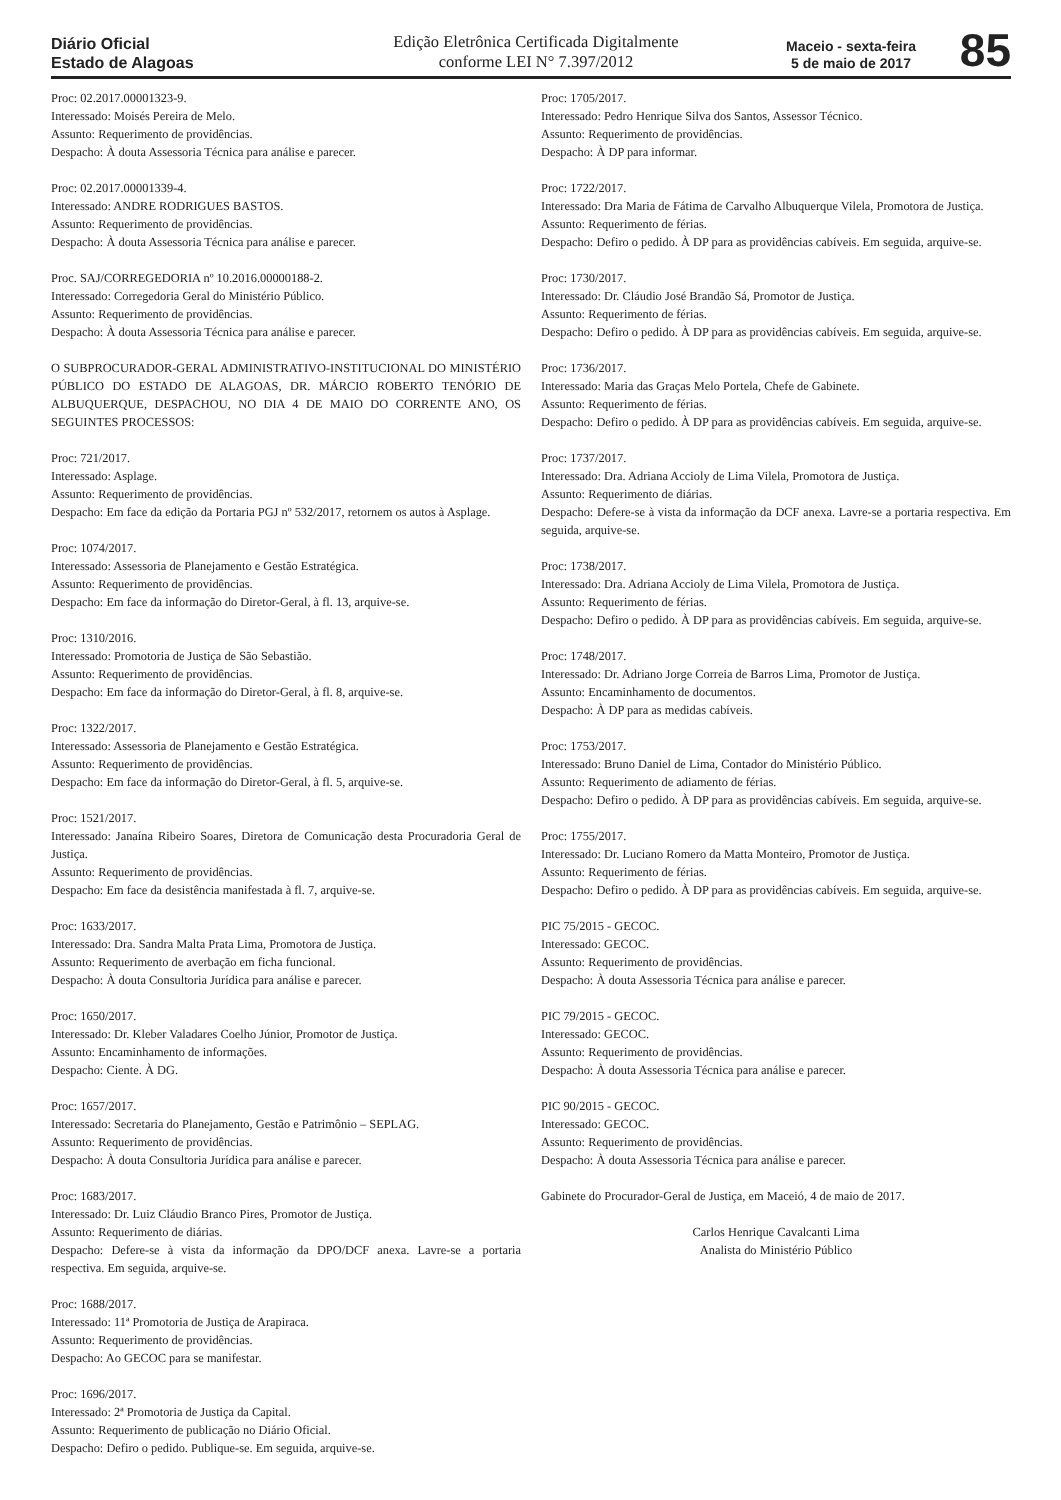Diário Oficial
Estado de Alagoas
Edição Eletrônica Certificada Digitalmente
conforme LEI N° 7.397/2012
Maceio - sexta-feira
5 de maio de 2017
85
Proc: 02.2017.00001323-9.
Interessado: Moisés Pereira de Melo.
Assunto: Requerimento de providências.
Despacho: À douta Assessoria Técnica para análise e parecer.
Proc: 02.2017.00001339-4.
Interessado: ANDRE RODRIGUES BASTOS.
Assunto: Requerimento de providências.
Despacho: À douta Assessoria Técnica para análise e parecer.
Proc. SAJ/CORREGEDORIA nº 10.2016.00000188-2.
Interessado: Corregedoria Geral do Ministério Público.
Assunto: Requerimento de providências.
Despacho: À douta Assessoria Técnica para análise e parecer.
O SUBPROCURADOR-GERAL ADMINISTRATIVO-INSTITUCIONAL DO MINISTÉRIO PÚBLICO DO ESTADO DE ALAGOAS, DR. MÁRCIO ROBERTO TENÓRIO DE ALBUQUERQUE, DESPACHOU, NO DIA 4 DE MAIO DO CORRENTE ANO, OS SEGUINTES PROCESSOS:
Proc: 721/2017.
Interessado: Asplage.
Assunto: Requerimento de providências.
Despacho: Em face da edição da Portaria PGJ nº 532/2017, retornem os autos à Asplage.
Proc: 1074/2017.
Interessado: Assessoria de Planejamento e Gestão Estratégica.
Assunto: Requerimento de providências.
Despacho: Em face da informação do Diretor-Geral, à fl. 13, arquive-se.
Proc: 1310/2016.
Interessado: Promotoria de Justiça de São Sebastião.
Assunto: Requerimento de providências.
Despacho: Em face da informação do Diretor-Geral, à fl. 8, arquive-se.
Proc: 1322/2017.
Interessado: Assessoria de Planejamento e Gestão Estratégica.
Assunto: Requerimento de providências.
Despacho: Em face da informação do Diretor-Geral, à fl. 5, arquive-se.
Proc: 1521/2017.
Interessado: Janaína Ribeiro Soares, Diretora de Comunicação desta Procuradoria Geral de Justiça.
Assunto: Requerimento de providências.
Despacho: Em face da desistência manifestada à fl. 7, arquive-se.
Proc: 1633/2017.
Interessado: Dra. Sandra Malta Prata Lima, Promotora de Justiça.
Assunto: Requerimento de averbação em ficha funcional.
Despacho: À douta Consultoria Jurídica para análise e parecer.
Proc: 1650/2017.
Interessado: Dr. Kleber Valadares Coelho Júnior, Promotor de Justiça.
Assunto: Encaminhamento de informações.
Despacho: Ciente. À DG.
Proc: 1657/2017.
Interessado: Secretaria do Planejamento, Gestão e Patrimônio – SEPLAG.
Assunto: Requerimento de providências.
Despacho: À douta Consultoria Jurídica para análise e parecer.
Proc: 1683/2017.
Interessado: Dr. Luiz Cláudio Branco Pires, Promotor de Justiça.
Assunto: Requerimento de diárias.
Despacho: Defere-se à vista da informação da DPO/DCF anexa. Lavre-se a portaria respectiva. Em seguida, arquive-se.
Proc: 1688/2017.
Interessado: 11ª Promotoria de Justiça de Arapiraca.
Assunto: Requerimento de providências.
Despacho: Ao GECOC para se manifestar.
Proc: 1696/2017.
Interessado: 2ª Promotoria de Justiça da Capital.
Assunto: Requerimento de publicação no Diário Oficial.
Despacho: Defiro o pedido. Publique-se. Em seguida, arquive-se.
Proc: 1705/2017.
Interessado: Pedro Henrique Silva dos Santos, Assessor Técnico.
Assunto: Requerimento de providências.
Despacho: À DP para informar.
Proc: 1722/2017.
Interessado: Dra Maria de Fátima de Carvalho Albuquerque Vilela, Promotora de Justiça.
Assunto: Requerimento de férias.
Despacho: Defiro o pedido. À DP para as providências cabíveis. Em seguida, arquive-se.
Proc: 1730/2017.
Interessado: Dr. Cláudio José Brandão Sá, Promotor de Justiça.
Assunto: Requerimento de férias.
Despacho: Defiro o pedido. À DP para as providências cabíveis. Em seguida, arquive-se.
Proc: 1736/2017.
Interessado: Maria das Graças Melo Portela, Chefe de Gabinete.
Assunto: Requerimento de férias.
Despacho: Defiro o pedido. À DP para as providências cabíveis. Em seguida, arquive-se.
Proc: 1737/2017.
Interessado: Dra. Adriana Accioly de Lima Vilela, Promotora de Justiça.
Assunto: Requerimento de diárias.
Despacho: Defere-se à vista da informação da DCF anexa. Lavre-se a portaria respectiva. Em seguida, arquive-se.
Proc: 1738/2017.
Interessado: Dra. Adriana Accioly de Lima Vilela, Promotora de Justiça.
Assunto: Requerimento de férias.
Despacho: Defiro o pedido. À DP para as providências cabíveis. Em seguida, arquive-se.
Proc: 1748/2017.
Interessado: Dr. Adriano Jorge Correia de Barros Lima, Promotor de Justiça.
Assunto: Encaminhamento de documentos.
Despacho: À DP para as medidas cabíveis.
Proc: 1753/2017.
Interessado: Bruno Daniel de Lima, Contador do Ministério Público.
Assunto: Requerimento de adiamento de férias.
Despacho: Defiro o pedido. À DP para as providências cabíveis. Em seguida, arquive-se.
Proc: 1755/2017.
Interessado: Dr. Luciano Romero da Matta Monteiro, Promotor de Justiça.
Assunto: Requerimento de férias.
Despacho: Defiro o pedido. À DP para as providências cabíveis. Em seguida, arquive-se.
PIC 75/2015 - GECOC.
Interessado: GECOC.
Assunto: Requerimento de providências.
Despacho: À douta Assessoria Técnica para análise e parecer.
PIC 79/2015 - GECOC.
Interessado: GECOC.
Assunto: Requerimento de providências.
Despacho: À douta Assessoria Técnica para análise e parecer.
PIC 90/2015 - GECOC.
Interessado: GECOC.
Assunto: Requerimento de providências.
Despacho: À douta Assessoria Técnica para análise e parecer.
Gabinete do Procurador-Geral de Justiça, em Maceió, 4 de maio de 2017.
Carlos Henrique Cavalcanti Lima
Analista do Ministério Público